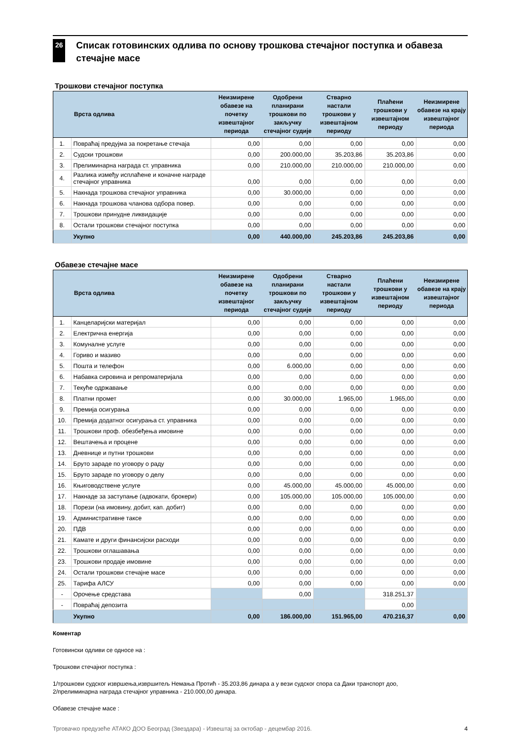26
Списак готовинских одлива по основу трошкова стечајног поступка и обавеза стечајне масе
Трошкови стечајног поступка
| | Врста одлива | Неизмирене обавезе на почетку извештајног периода | Одобрени планирани трошкови по закључку стечајног судије | Стварно настали трошкови у извештајном периоду | Плаћени трошкови у извештајном периоду | Неизмирене обавезе на крају извештајног периода |
| --- | --- | --- | --- | --- | --- | --- |
| 1. | Повраћај предујма за покретање стечаја | 0,00 | 0,00 | 0,00 | 0,00 | 0,00 |
| 2. | Судски трошкови | 0,00 | 200.000,00 | 35.203,86 | 35.203,86 | 0,00 |
| 3. | Прелиминарна награда ст. управника | 0,00 | 210.000,00 | 210.000,00 | 210.000,00 | 0,00 |
| 4. | Разлика између исплаћене и коначне награде стечајног управника | 0,00 | 0,00 | 0,00 | 0,00 | 0,00 |
| 5. | Накнада трошкова стечајног управника | 0,00 | 30.000,00 | 0,00 | 0,00 | 0,00 |
| 6. | Накнада трошкова чланова одбора повер. | 0,00 | 0,00 | 0,00 | 0,00 | 0,00 |
| 7. | Трошкови принудне ликвидације | 0,00 | 0,00 | 0,00 | 0,00 | 0,00 |
| 8. | Остали трошкови стечајног поступка | 0,00 | 0,00 | 0,00 | 0,00 | 0,00 |
| | Укупно | 0,00 | 440.000,00 | 245.203,86 | 245.203,86 | 0,00 |
Обавезе стечајне масе
| | Врста одлива | Неизмирене обавезе на почетку извештајног периода | Одобрени планирани трошкови по закључку стечајног судије | Стварно настали трошкови у извештајном периоду | Плаћени трошкови у извештајном периоду | Неизмирене обавезе на крају извештајног периода |
| --- | --- | --- | --- | --- | --- | --- |
| 1. | Канцеларијски материјал | 0,00 | 0,00 | 0,00 | 0,00 | 0,00 |
| 2. | Електрична енергија | 0,00 | 0,00 | 0,00 | 0,00 | 0,00 |
| 3. | Комуналне услуге | 0,00 | 0,00 | 0,00 | 0,00 | 0,00 |
| 4. | Гориво и мазиво | 0,00 | 0,00 | 0,00 | 0,00 | 0,00 |
| 5. | Пошта и телефон | 0,00 | 6.000,00 | 0,00 | 0,00 | 0,00 |
| 6. | Набавка сировина и репроматеријала | 0,00 | 0,00 | 0,00 | 0,00 | 0,00 |
| 7. | Текуће одржавање | 0,00 | 0,00 | 0,00 | 0,00 | 0,00 |
| 8. | Платни промет | 0,00 | 30.000,00 | 1.965,00 | 1.965,00 | 0,00 |
| 9. | Премија осигурања | 0,00 | 0,00 | 0,00 | 0,00 | 0,00 |
| 10. | Премија додатног осигурања ст. управника | 0,00 | 0,00 | 0,00 | 0,00 | 0,00 |
| 11. | Трошкови проф. обезбеђења имовине | 0,00 | 0,00 | 0,00 | 0,00 | 0,00 |
| 12. | Вештачења и процене | 0,00 | 0,00 | 0,00 | 0,00 | 0,00 |
| 13. | Дневнице и путни трошкови | 0,00 | 0,00 | 0,00 | 0,00 | 0,00 |
| 14. | Бруто зараде по уговору о раду | 0,00 | 0,00 | 0,00 | 0,00 | 0,00 |
| 15. | Бруто зараде по уговору о делу | 0,00 | 0,00 | 0,00 | 0,00 | 0,00 |
| 16. | Књиговодствене услуге | 0,00 | 45.000,00 | 45.000,00 | 45.000,00 | 0,00 |
| 17. | Накнаде за заступање (адвокати, брокери) | 0,00 | 105.000,00 | 105.000,00 | 105.000,00 | 0,00 |
| 18. | Порези (на имовину, добит, кап. добит) | 0,00 | 0,00 | 0,00 | 0,00 | 0,00 |
| 19. | Административне таксе | 0,00 | 0,00 | 0,00 | 0,00 | 0,00 |
| 20. | ПДВ | 0,00 | 0,00 | 0,00 | 0,00 | 0,00 |
| 21. | Камате и други финансијски расходи | 0,00 | 0,00 | 0,00 | 0,00 | 0,00 |
| 22. | Трошкови оглашавања | 0,00 | 0,00 | 0,00 | 0,00 | 0,00 |
| 23. | Трошкови продаје имовине | 0,00 | 0,00 | 0,00 | 0,00 | 0,00 |
| 24. | Остали трошкови стечајне масе | 0,00 | 0,00 | 0,00 | 0,00 | 0,00 |
| 25. | Тарифа АЛСУ | 0,00 | 0,00 | 0,00 | 0,00 | 0,00 |
| - | Орочење средстава | | 0,00 | | 318.251,37 | |
| - | Повраћај депозита | | | | 0,00 | |
| | Укупно | 0,00 | 186.000,00 | 151.965,00 | 470.216,37 | 0,00 |
Коментар
Готовински одливи се односе на :
Трошкови стечајног поступка :
1/трошкови судског извршења,извршитељ Немања Протић - 35.203,86 динара а у вези судског спора са Даки транспорт доо,
2/прелиминарна награда стечајног управника - 210.000,00 динара.
Обавезе стечајне масе :
Трговачко предузеће АТАКО ДОО Београд (Звездара) - Извештај за октобар - децембар 2016. 4